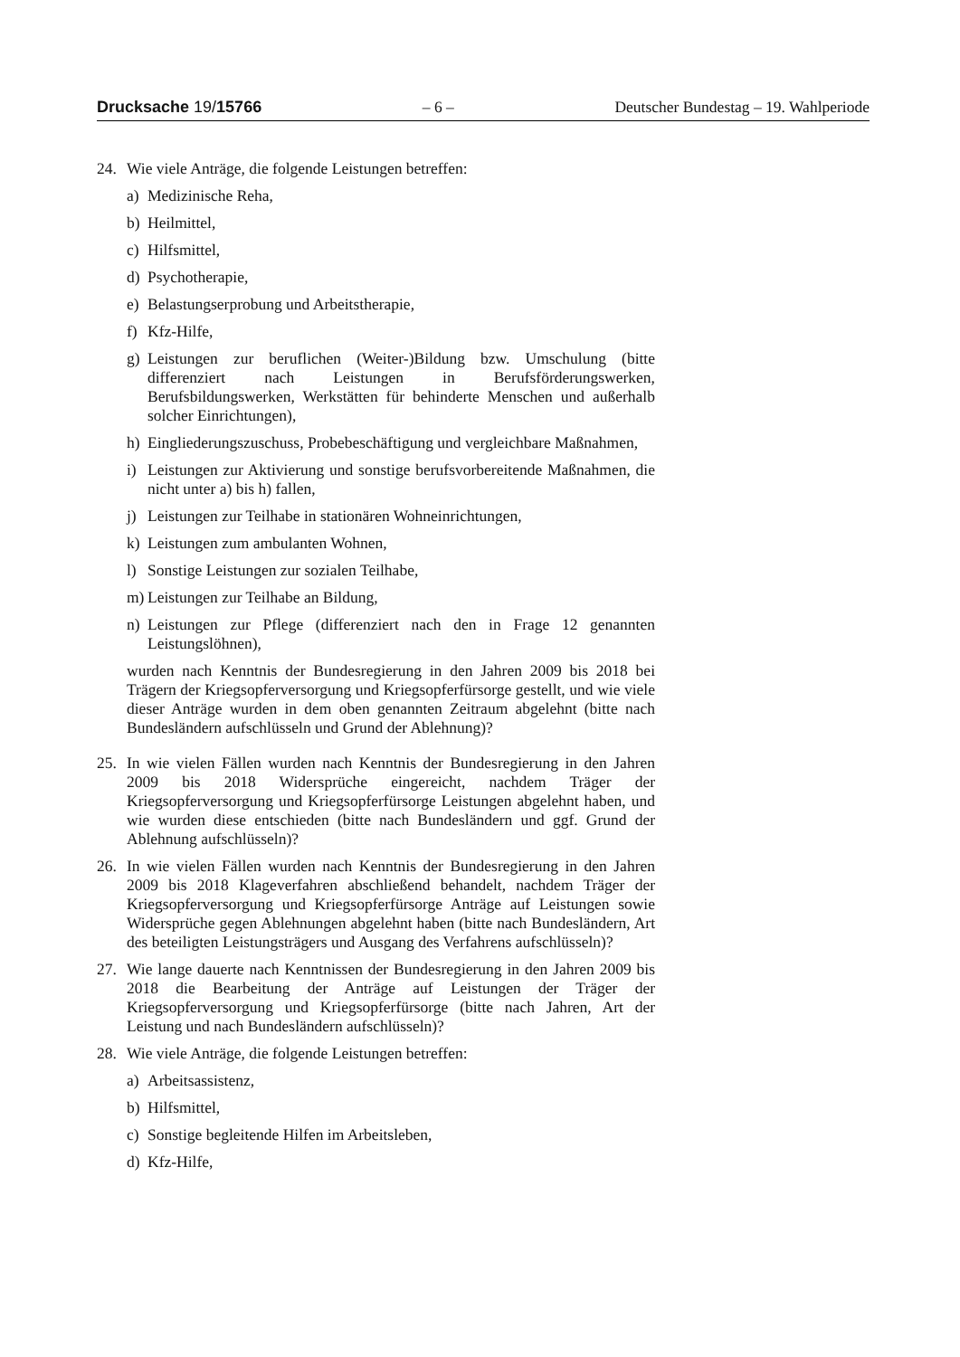Drucksache 19/15766 – 6 – Deutscher Bundestag – 19. Wahlperiode
24. Wie viele Anträge, die folgende Leistungen betreffen:
a) Medizinische Reha,
b) Heilmittel,
c) Hilfsmittel,
d) Psychotherapie,
e) Belastungserprobung und Arbeitstherapie,
f) Kfz-Hilfe,
g) Leistungen zur beruflichen (Weiter-)Bildung bzw. Umschulung (bitte differenziert nach Leistungen in Berufsförderungswerken, Berufsbildungswerken, Werkstätten für behinderte Menschen und außerhalb solcher Einrichtungen),
h) Eingliederungszuschuss, Probebeschäftigung und vergleichbare Maßnahmen,
i) Leistungen zur Aktivierung und sonstige berufsvorbereitende Maßnahmen, die nicht unter a) bis h) fallen,
j) Leistungen zur Teilhabe in stationären Wohneinrichtungen,
k) Leistungen zum ambulanten Wohnen,
l) Sonstige Leistungen zur sozialen Teilhabe,
m) Leistungen zur Teilhabe an Bildung,
n) Leistungen zur Pflege (differenziert nach den in Frage 12 genannten Leistungslöhnen),
wurden nach Kenntnis der Bundesregierung in den Jahren 2009 bis 2018 bei Trägern der Kriegsopferversorgung und Kriegsopferfürsorge gestellt, und wie viele dieser Anträge wurden in dem oben genannten Zeitraum abgelehnt (bitte nach Bundesländern aufschlüsseln und Grund der Ablehnung)?
25. In wie vielen Fällen wurden nach Kenntnis der Bundesregierung in den Jahren 2009 bis 2018 Widersprüche eingereicht, nachdem Träger der Kriegsopferversorgung und Kriegsopferfürsorge Leistungen abgelehnt haben, und wie wurden diese entschieden (bitte nach Bundesländern und ggf. Grund der Ablehnung aufschlüsseln)?
26. In wie vielen Fällen wurden nach Kenntnis der Bundesregierung in den Jahren 2009 bis 2018 Klageverfahren abschließend behandelt, nachdem Träger der Kriegsopferversorgung und Kriegsopferfürsorge Anträge auf Leistungen sowie Widersprüche gegen Ablehnungen abgelehnt haben (bitte nach Bundesländern, Art des beteiligten Leistungsträgers und Ausgang des Verfahrens aufschlüsseln)?
27. Wie lange dauerte nach Kenntnissen der Bundesregierung in den Jahren 2009 bis 2018 die Bearbeitung der Anträge auf Leistungen der Träger der Kriegsopferversorgung und Kriegsopferfürsorge (bitte nach Jahren, Art der Leistung und nach Bundesländern aufschlüsseln)?
28. Wie viele Anträge, die folgende Leistungen betreffen:
a) Arbeitsassistenz,
b) Hilfsmittel,
c) Sonstige begleitende Hilfen im Arbeitsleben,
d) Kfz-Hilfe,